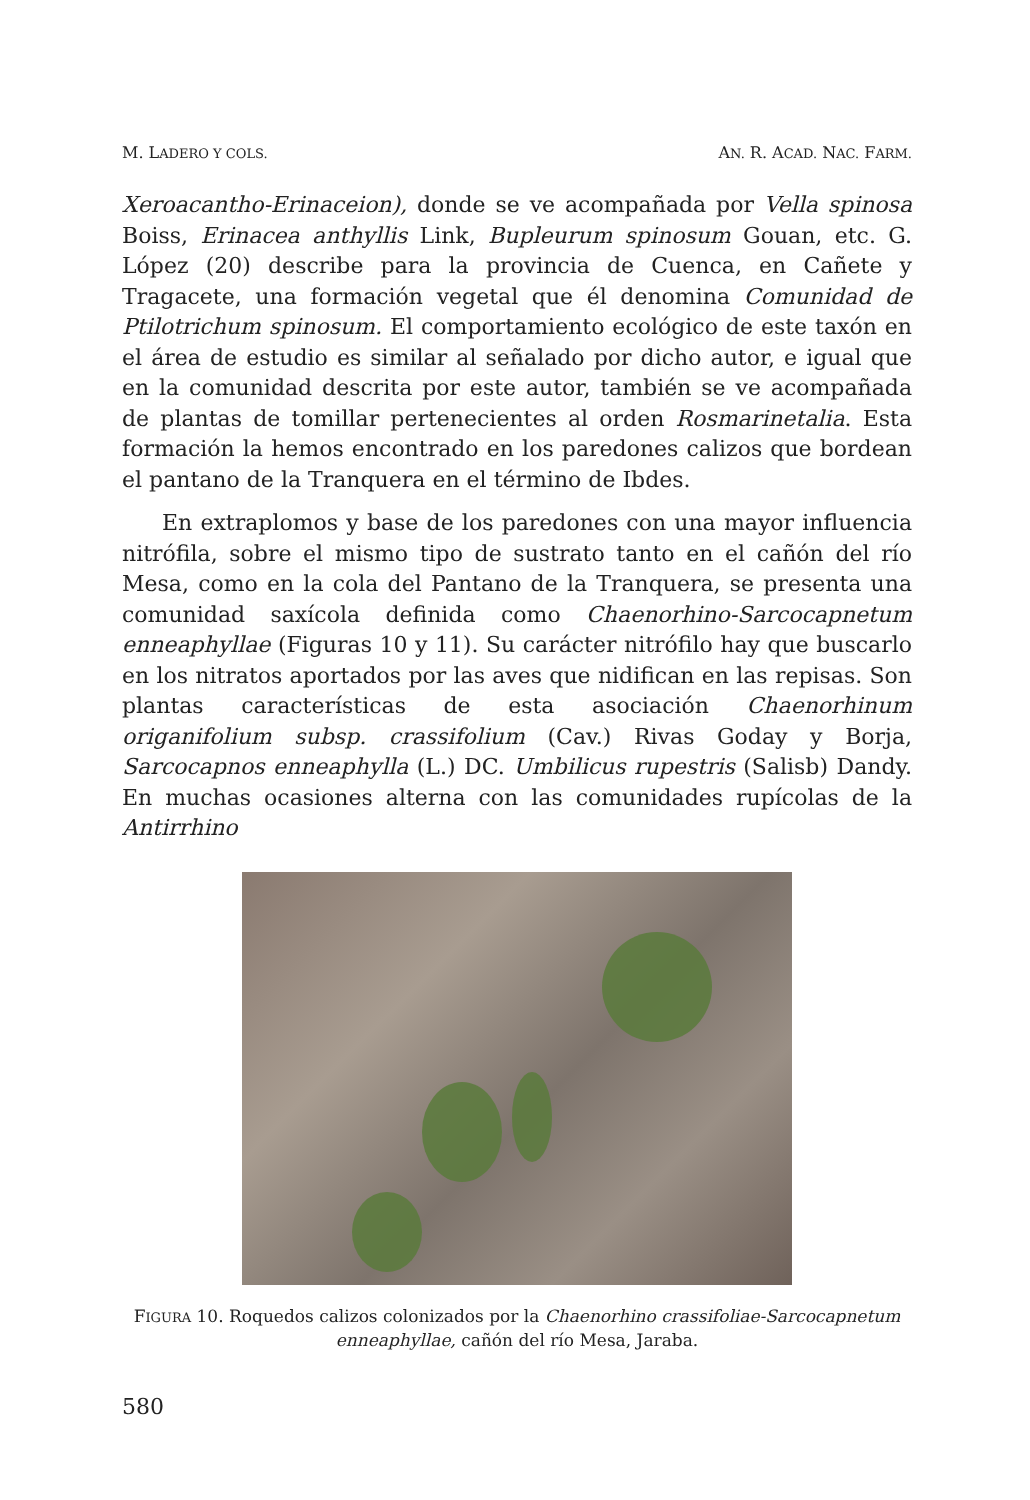M. LADERO Y COLS. AN. R. ACAD. NAC. FARM.
Xeroacantho-Erinaceion), donde se ve acompañada por Vella spinosa Boiss, Erinacea anthyllis Link, Bupleurum spinosum Gouan, etc. G. López (20) describe para la provincia de Cuenca, en Cañete y Tragacete, una formación vegetal que él denomina Comunidad de Ptilotrichum spinosum. El comportamiento ecológico de este taxón en el área de estudio es similar al señalado por dicho autor, e igual que en la comunidad descrita por este autor, también se ve acompañada de plantas de tomillar pertenecientes al orden Rosmarinetalia. Esta formación la hemos encontrado en los paredones calizos que bordean el pantano de la Tranquera en el término de Ibdes.
En extraplomos y base de los paredones con una mayor influencia nitrófila, sobre el mismo tipo de sustrato tanto en el cañón del río Mesa, como en la cola del Pantano de la Tranquera, se presenta una comunidad saxícola definida como Chaenorhino-Sarcocapnetum enneaphyllae (Figuras 10 y 11). Su carácter nitrófilo hay que buscarlo en los nitratos aportados por las aves que nidifican en las repisas. Son plantas características de esta asociación Chaenorhinum origanifolium subsp. crassifolium (Cav.) Rivas Goday y Borja, Sarcocapnos enneaphylla (L.) DC. Umbilicus rupestris (Salisb) Dandy. En muchas ocasiones alterna con las comunidades rupícolas de la Antirrhino
FIGURA 10. Roquedos calizos colonizados por la Chaenorhino crassifoliae-Sarcocapnetum enneaphyllae, cañón del río Mesa, Jaraba.
580